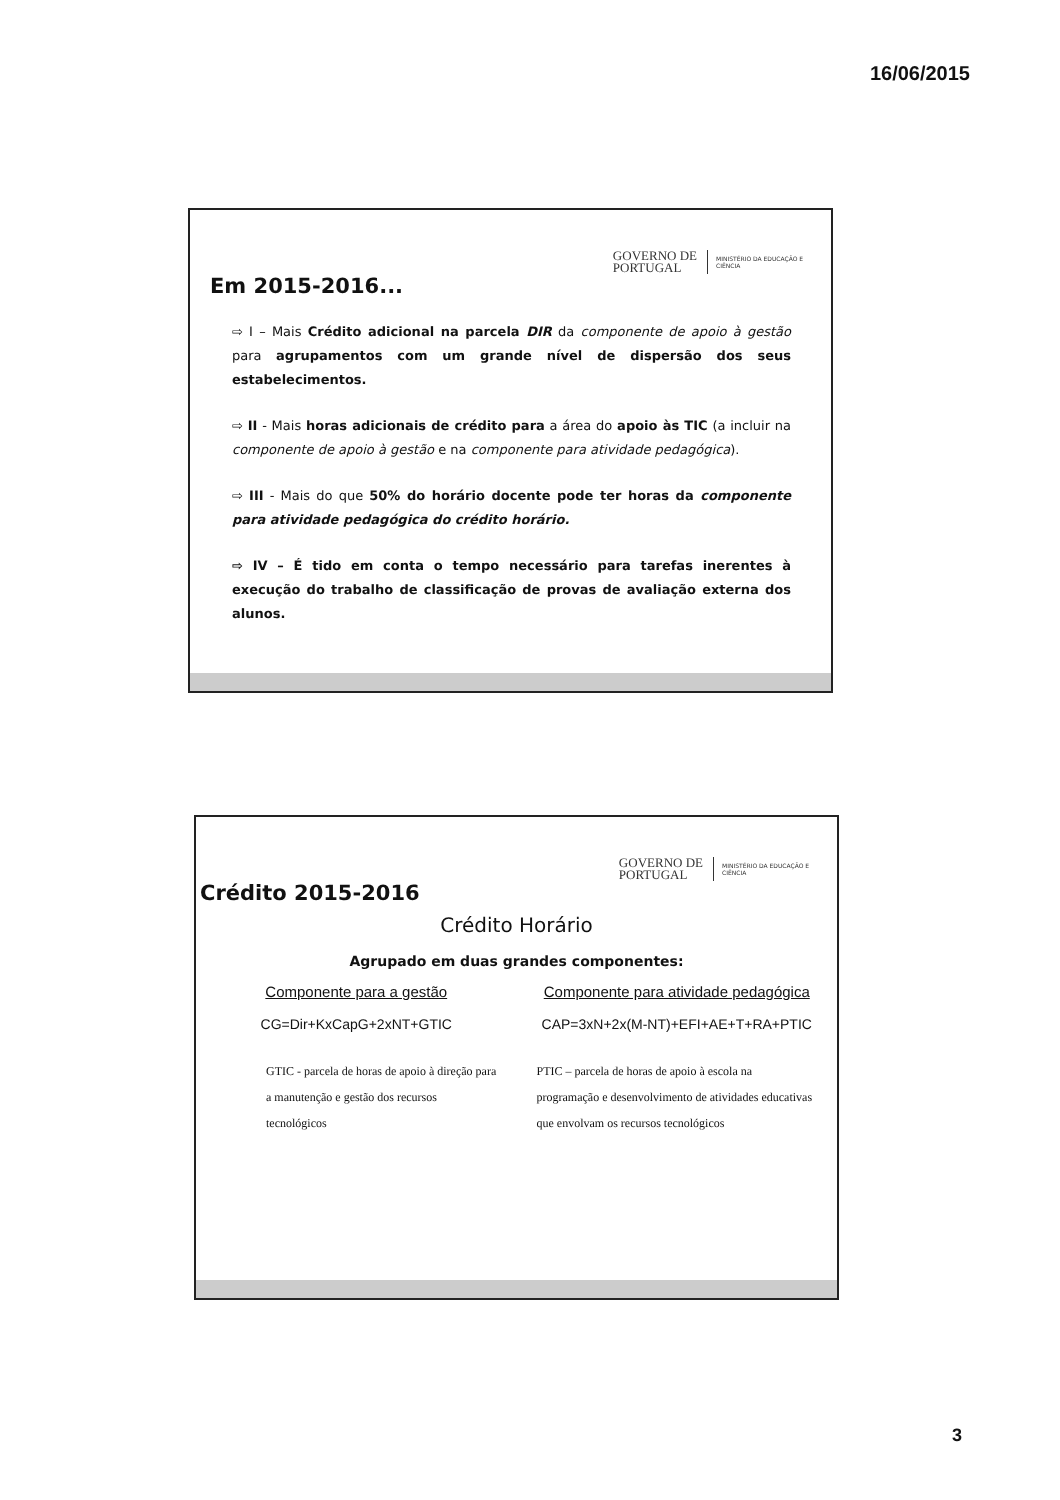16/06/2015
GOVERNO DE
PORTUGAL
MINISTÉRIO DA EDUCAÇÃO E CIÊNCIA
Em 2015-2016...
⇨ I – Mais Crédito adicional na parcela DIR da componente de apoio à gestão para agrupamentos com um grande nível de dispersão dos seus estabelecimentos.
⇨ II - Mais horas adicionais de crédito para a área do apoio às TIC (a incluir na componente de apoio à gestão e na componente para atividade pedagógica).
⇨ III - Mais do que 50% do horário docente pode ter horas da componente para atividade pedagógica do crédito horário.
⇨ IV – É tido em conta o tempo necessário para tarefas inerentes à execução do trabalho de classificação de provas de avaliação externa dos alunos.
GOVERNO DE
PORTUGAL
MINISTÉRIO DA EDUCAÇÃO E CIÊNCIA
Crédito 2015-2016
Crédito Horário
Agrupado em duas grandes componentes:
Componente para a gestão
CG=Dir+KxCapG+2xNT+GTIC
GTIC - parcela de horas de apoio à direção para a manutenção e gestão dos recursos tecnológicos
Componente para atividade pedagógica
CAP=3xN+2x(M-NT)+EFI+AE+T+RA+PTIC
PTIC – parcela de horas de apoio à escola na programação e desenvolvimento de atividades educativas que envolvam os recursos tecnológicos
3